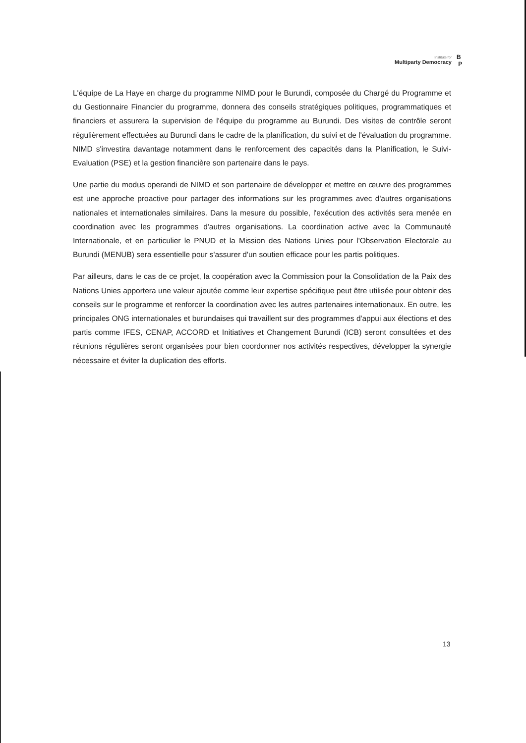Institute for
Multiparty Democracy
B
P
L'équipe de La Haye en charge du programme NIMD pour le Burundi, composée du Chargé du Programme et du Gestionnaire Financier du programme, donnera des conseils stratégiques politiques, programmatiques et financiers et assurera la supervision de l'équipe du programme au Burundi. Des visites de contrôle seront régulièrement effectuées au Burundi dans le cadre de la planification, du suivi et de l'évaluation du programme. NIMD s'investira davantage notamment dans le renforcement des capacités dans la Planification, le Suivi-Evaluation (PSE) et la gestion financière son partenaire dans le pays.
Une partie du modus operandi de NIMD et son partenaire de développer et mettre en œuvre des programmes est une approche proactive pour partager des informations sur les programmes avec d'autres organisations nationales et internationales similaires. Dans la mesure du possible, l'exécution des activités sera menée en coordination avec les programmes d'autres organisations. La coordination active avec la Communauté Internationale, et en particulier le PNUD et la Mission des Nations Unies pour l'Observation Electorale au Burundi (MENUB) sera essentielle pour s'assurer d'un soutien efficace pour les partis politiques.
Par ailleurs, dans le cas de ce projet, la coopération avec la Commission pour la Consolidation de la Paix des Nations Unies apportera une valeur ajoutée comme leur expertise spécifique peut être utilisée pour obtenir des conseils sur le programme et renforcer la coordination avec les autres partenaires internationaux. En outre, les principales ONG internationales et burundaises qui travaillent sur des programmes d'appui aux élections et des partis comme IFES, CENAP, ACCORD et Initiatives et Changement Burundi (ICB) seront consultées et des réunions régulières seront organisées pour bien coordonner nos activités respectives, développer la synergie nécessaire et éviter la duplication des efforts.
13